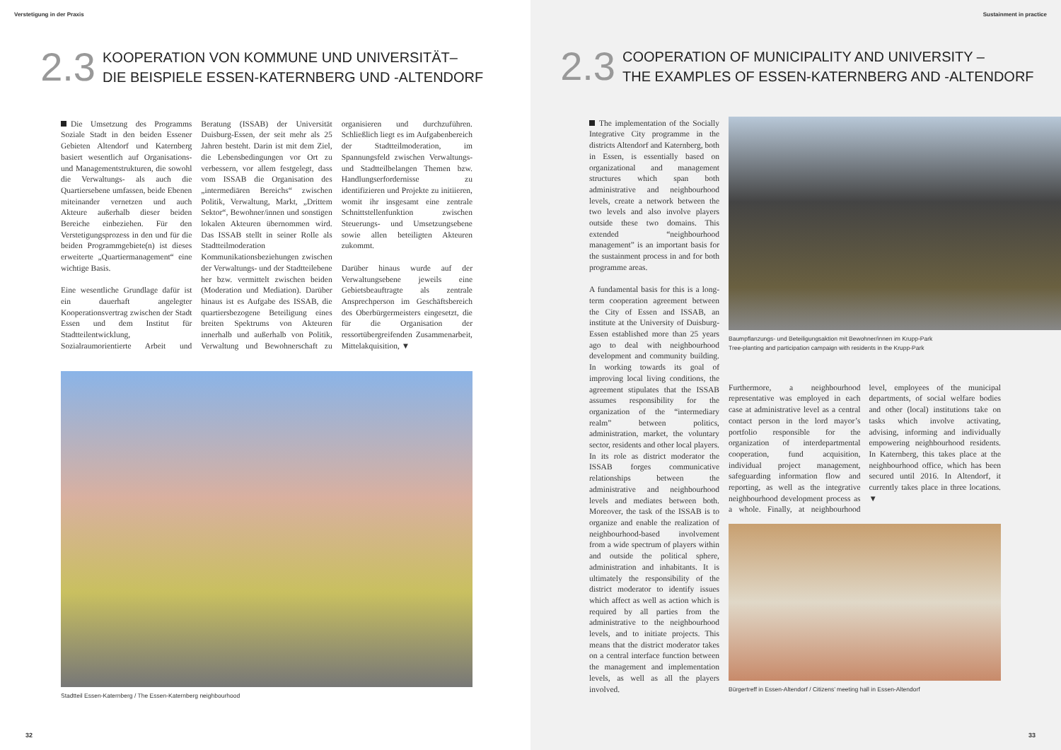Verstetigung in der Praxis
2.3
KOOPERATION VON KOMMUNE UND UNIVERSITÄT–
DIE BEISPIELE ESSEN-KATERNBERG UND -ALTENDORF
Die Umsetzung des Programms Soziale Stadt in den beiden Essener Gebieten Altendorf und Katernberg basiert wesentlich auf Organisations- und Managementstrukturen, die sowohl die Verwaltungs- als auch die Quartiersebene umfassen, beide Ebenen miteinander vernetzen und auch Akteure außerhalb dieser beiden Bereiche einbeziehen. Für den Verstetigungsprozess in den und für die beiden Programmgebiete(n) ist dieses erweiterte „Quartiermanagement“ eine wichtige Basis.
Eine wesentliche Grundlage dafür ist ein dauerhaft angelegter Kooperationsvertrag zwischen der Stadt Essen und dem Institut für Stadtteilentwicklung, Sozialraumorientierte Arbeit und Beratung (ISSAB) der Universität Duisburg-Essen, der seit mehr als 25 Jahren besteht. Darin ist mit dem Ziel, die Lebensbedingungen vor Ort zu verbessern, vor allem festgelegt, dass vom ISSAB die Organisation des „intermediären Bereichs“ zwischen Politik, Verwaltung, Markt, „Drittem Sektor“, Bewohner/innen und sonstigen lokalen Akteuren übernommen wird. Das ISSAB stellt in seiner Rolle als Stadtteilmoderation Kommunikationsbeziehungen zwischen der Verwaltungs- und der Stadtteilebene her bzw. vermittelt zwischen beiden (Moderation und Mediation). Darüber hinaus ist es Aufgabe des ISSAB, die quartiersbezogene Beteiligung eines breiten Spektrums von Akteuren innerhalb und außerhalb von Politik, Verwaltung und Bewohnerschaft zu organisieren und durchzuführen. Schließlich liegt es im Aufgabenbereich der Stadtteilmoderation, im Spannungsfeld zwischen Verwaltungs- und Stadtteilbelangen Themen bzw. Handlungserfordernisse zu identifizieren und Projekte zu initiieren, womit ihr insgesamt eine zentrale Schnittstellenfunktion zwischen Steuerungs- und Umsetzungsebene sowie allen beteiligten Akteuren zukommt.
Darüber hinaus wurde auf der Verwaltungsebene jeweils eine Gebietsbeauftragte als zentrale Ansprechperson im Geschäftsbereich des Oberbürgermeisters eingesetzt, die für die Organisation der ressortübergreifenden Zusammenarbeit, Mittelakquisition, ▼
Stadtteil Essen-Katernberg / The Essen-Katernberg neighbourhood
32
Sustainment in practice
2.3
COOPERATION OF MUNICIPALITY AND UNIVERSITY –
THE EXAMPLES OF ESSEN-KATERNBERG AND -ALTENDORF
The implementation of the Socially Integrative City programme in the districts Altendorf and Katernberg, both in Essen, is essentially based on organizational and management structures which span both administrative and neighbourhood levels, create a network between the two levels and also involve players outside these two domains. This extended “neighbourhood management” is an important basis for the sustainment process in and for both programme areas.
A fundamental basis for this is a long-term cooperation agreement between the City of Essen and ISSAB, an institute at the University of Duisburg-Essen established more than 25 years ago to deal with neighbourhood development and community building. In working towards its goal of improving local living conditions, the agreement stipulates that the ISSAB assumes responsibility for the organization of the “intermediary realm” between politics, administration, market, the voluntary sector, residents and other local players. In its role as district moderator the ISSAB forges communicative relationships between the administrative and neighbourhood levels and mediates between both. Moreover, the task of the ISSAB is to organize and enable the realization of neighbourhood-based involvement from a wide spectrum of players within and outside the political sphere, administration and inhabitants. It is ultimately the responsibility of the district moderator to identify issues which affect as well as action which is required by all parties from the administrative to the neighbourhood levels, and to initiate projects. This means that the district moderator takes on a central interface function between the management and implementation levels, as well as all the players involved.
Baumpflanzungs- und Beteiligungsaktion mit Bewohner/innen im Krupp-Park
Tree-planting and participation campaign with residents in the Krupp-Park
Furthermore, a neighbourhood representative was employed in each case at administrative level as a central contact person in the lord mayor’s portfolio responsible for the organization of interdepartmental cooperation, fund acquisition, individual project management, safeguarding information flow and reporting, as well as the integrative neighbourhood development process as a whole. Finally, at neighbourhood level, employees of the municipal departments, of social welfare bodies and other (local) institutions take on tasks which involve activating, advising, informing and individually empowering neighbourhood residents. In Katernberg, this takes place at the neighbourhood office, which has been secured until 2016. In Altendorf, it currently takes place in three locations. ▼
Bürgertreff in Essen-Altendorf / Citizens’ meeting hall in Essen-Altendorf
33